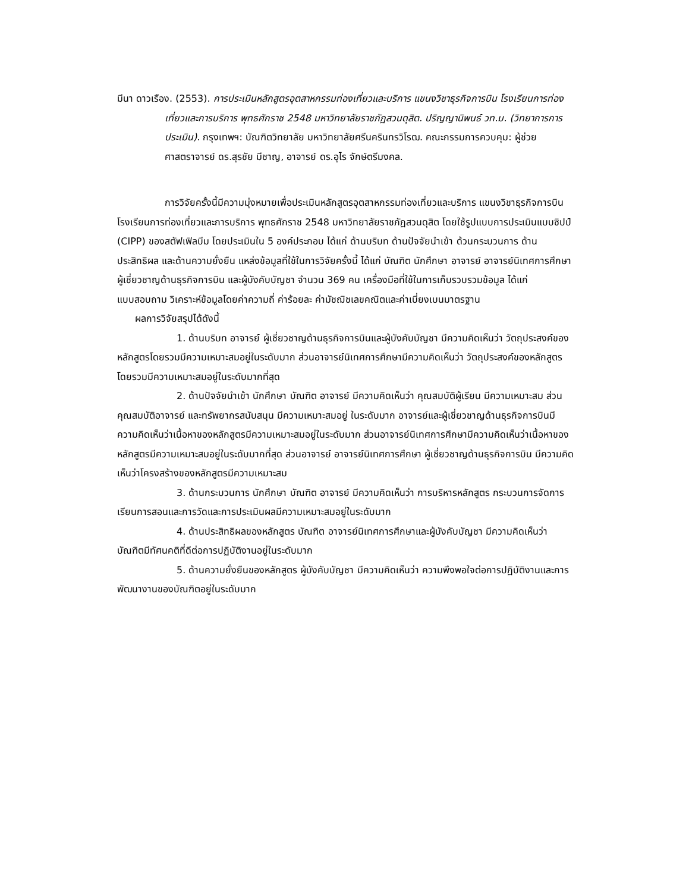มีนา ดาวเรือง. (2553). การประเมินหลักสูตรอุตสาหกรรมท่องเที่ยวและบริการ แขนงวิชาธุรกิจการบิน โรงเรียนการท่องเที่ยวและการบริการ พุทธศักราช 2548 มหาวิทยาลัยราชภัฏสวนดุสิต. ปริญญานิพนธ์ วท.ม. (วิทยาการการประเมิน). กรุงเทพฯ: บัณฑิตวิทยาลัย มหาวิทยาลัยศรีนครินทรวิโรฒ. คณะกรรมการควบคุม: ผู้ช่วยศาสตราจารย์ ดร.สุรชัย มีชาญ, อาจารย์ ดร.อุไร จักษ์ตรีมงคล.
การวิจัยครั้งนี้มีความมุ่งหมายเพื่อประเมินหลักสูตรอุตสาหกรรมท่องเที่ยวและบริการ แขนงวิชาธุรกิจการบิน โรงเรียนการท่องเที่ยวและการบริการ พุทธศักราช 2548 มหาวิทยาลัยราชภัฏสวนดุสิต โดยใช้รูปแบบการประเมินแบบซิปป์ (CIPP) ของสตัฟเฟิลบีม โดยประเมินใน 5 องค์ประกอบ ได้แก่ ด้านบริบท ด้านปัจจัยนำเข้า ด้วนกระบวนการ ด้านประสิทธิผล และด้านความยั่งยืน แหล่งข้อมูลที่ใช้ในการวิจัยครั้งนี้ ได้แก่ บัณฑิต นักศึกษา อาจารย์ อาจารย์นิเทศการศึกษา ผู้เชี่ยวชาญด้านธุรกิจการบิน และผู้บังคับบัญชา จำนวน 369 คน เครื่องมือที่ใช้ในการเก็บรวบรวมข้อมูล ได้แก่ แบบสอบถาม วิเคราะห์ข้อมูลโดยค่าความถี่ ค่าร้อยละ ค่ามัชฌิชเลขคณิตและค่าเบี่ยงเบนมาตรฐาน
ผลการวิจัยสรุปได้ดังนี้
1. ด้านบริบท อาจารย์ ผู้เชี่ยวชาญด้านธุรกิจการบินและผู้บังคับบัญชา มีความคิดเห็นว่า วัตถุประสงค์ของหลักสูตรโดยรวมมีความเหมาะสมอยู่ในระดับมาก ส่วนอาจารย์นิเทศการศึกษามีความคิดเห็นว่า วัตถุประสงค์ของหลักสูตรโดยรวมมีความเหมาะสมอยู่ในระดับมากที่สุด
2. ด้านปัจจัยนำเข้า นักศึกษา บัณฑิต อาจารย์ มีความคิดเห็นว่า คุณสมบัติผู้เรียน มีความเหมาะสม ส่วนคุณสมบัติอาจารย์ และทรัพยากรสนับสนุน มีความเหมาะสมอยู่ ในระดับมาก อาจารย์และผู้เชี่ยวชาญด้านธุรกิจการบินมีความคิดเห็นว่าเนื้อหาของหลักสูตรมีความเหมาะสมอยู่ในระดับมาก ส่วนอาจารย์นิเทศการศึกษามีความคิดเห็นว่าเนื้อหาของหลักสูตรมีความเหมาะสมอยู่ในระดับมากที่สุด ส่วนอาจารย์ อาจารย์นิเทศการศึกษา ผู้เชี่ยวชาญด้านธุรกิจการบิน มีความคิดเห็นว่าโครงสร้างของหลักสูตรมีความเหมาะสม
3. ด้านกระบวนการ นักศึกษา บัณฑิต อาจารย์ มีความคิดเห็นว่า การบริหารหลักสูตร กระบวนการจัดการเรียนการสอนและการวัดและการประเมินผลมีความเหมาะสมอยู่ในระดับมาก
4. ด้านประสิทธิผลของหลักสูตร บัณฑิต อาจารย์นิเทศการศึกษาและผู้บังคับบัญชา มีความคิดเห็นว่า บัณฑิตมีทัศนคติที่ดีต่อการปฏิบัติงานอยู่ในระดับมาก
5. ด้านความยั่งยืนของหลักสูตร ผู้บังคับบัญชา มีความคิดเห็นว่า ความพึงพอใจต่อการปฏิบัติงานและการพัฒนางานของบัณฑิตอยู่ในระดับมาก